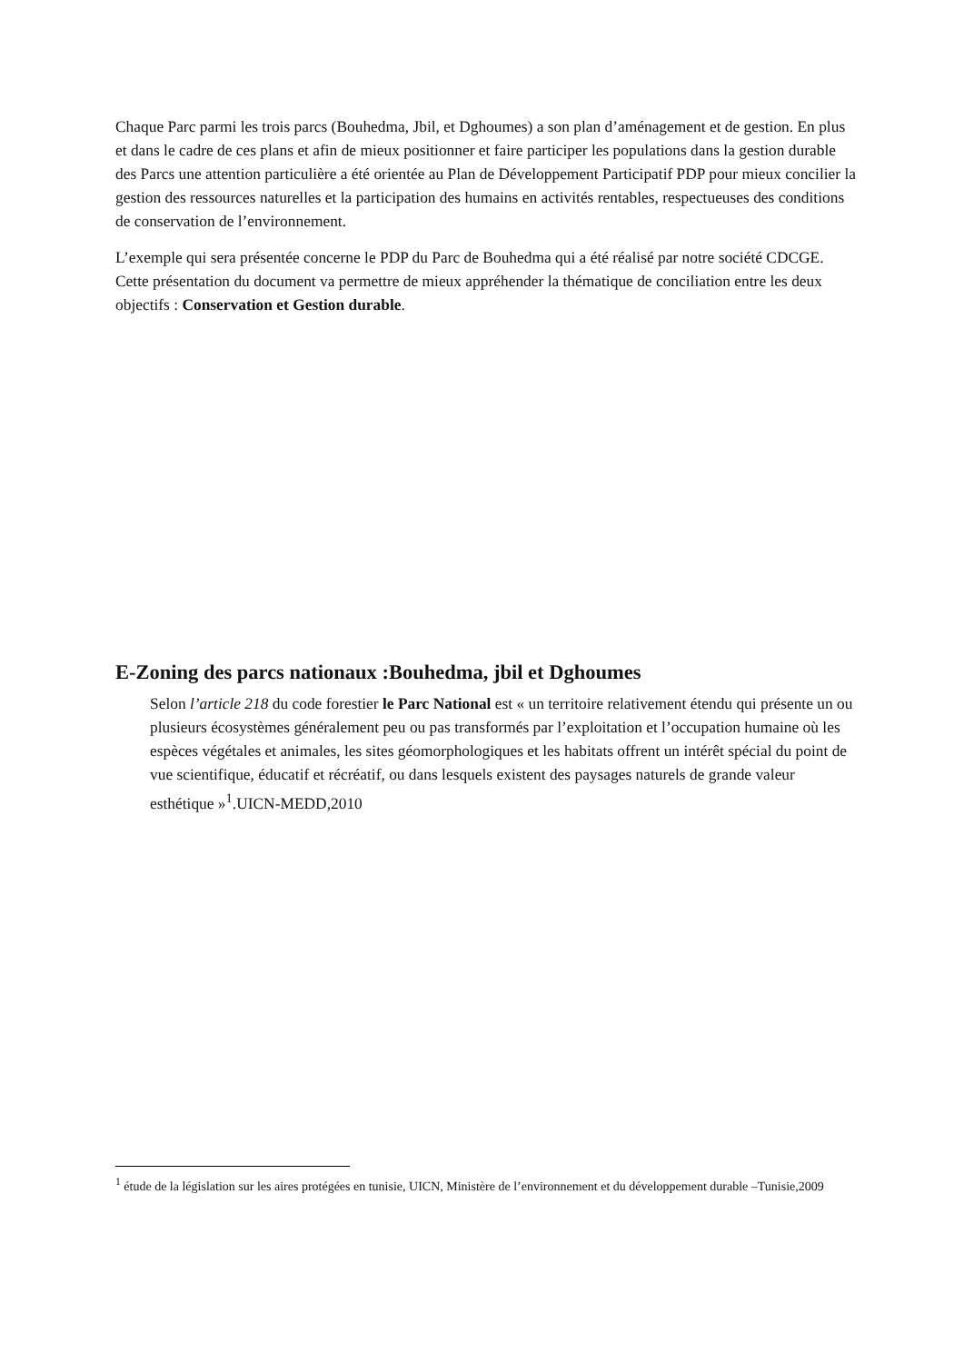Chaque Parc parmi les trois parcs (Bouhedma, Jbil, et Dghoumes) a son plan d’aménagement et de gestion. En plus et dans le cadre de ces plans et afin de mieux positionner et faire participer les populations dans la gestion durable des Parcs une attention particulière a été orientée au Plan de Développement Participatif PDP pour mieux concilier la gestion des ressources naturelles et la participation des humains en activités rentables, respectueuses des conditions de conservation de l’environnement.
L’exemple qui sera présentée concerne le PDP du Parc de Bouhedma qui a été réalisé par notre société CDCGE. Cette présentation du document va permettre de mieux appréhender la thématique de conciliation entre les deux objectifs : Conservation et Gestion durable.
E-Zoning des parcs nationaux :Bouhedma, jbil et Dghoumes
Selon l’article 218 du code forestier le Parc National est « un territoire relativement étendu qui présente un ou plusieurs écosystèmes généralement peu ou pas transformés par l’exploitation et l’occupation humaine où les espèces végétales et animales, les sites géomorphologiques et les habitats offrent un intérêt spécial du point de vue scientifique, éducatif et récréatif, ou dans lesquels existent des paysages naturels de grande valeur esthétique »<sup>1</sup>.UICN-MEDD,2010
<sup>1</sup> étude de la législation sur les aires protégées en tunisie, UICN, Ministère de l’environnement et du développement durable –Tunisie,2009